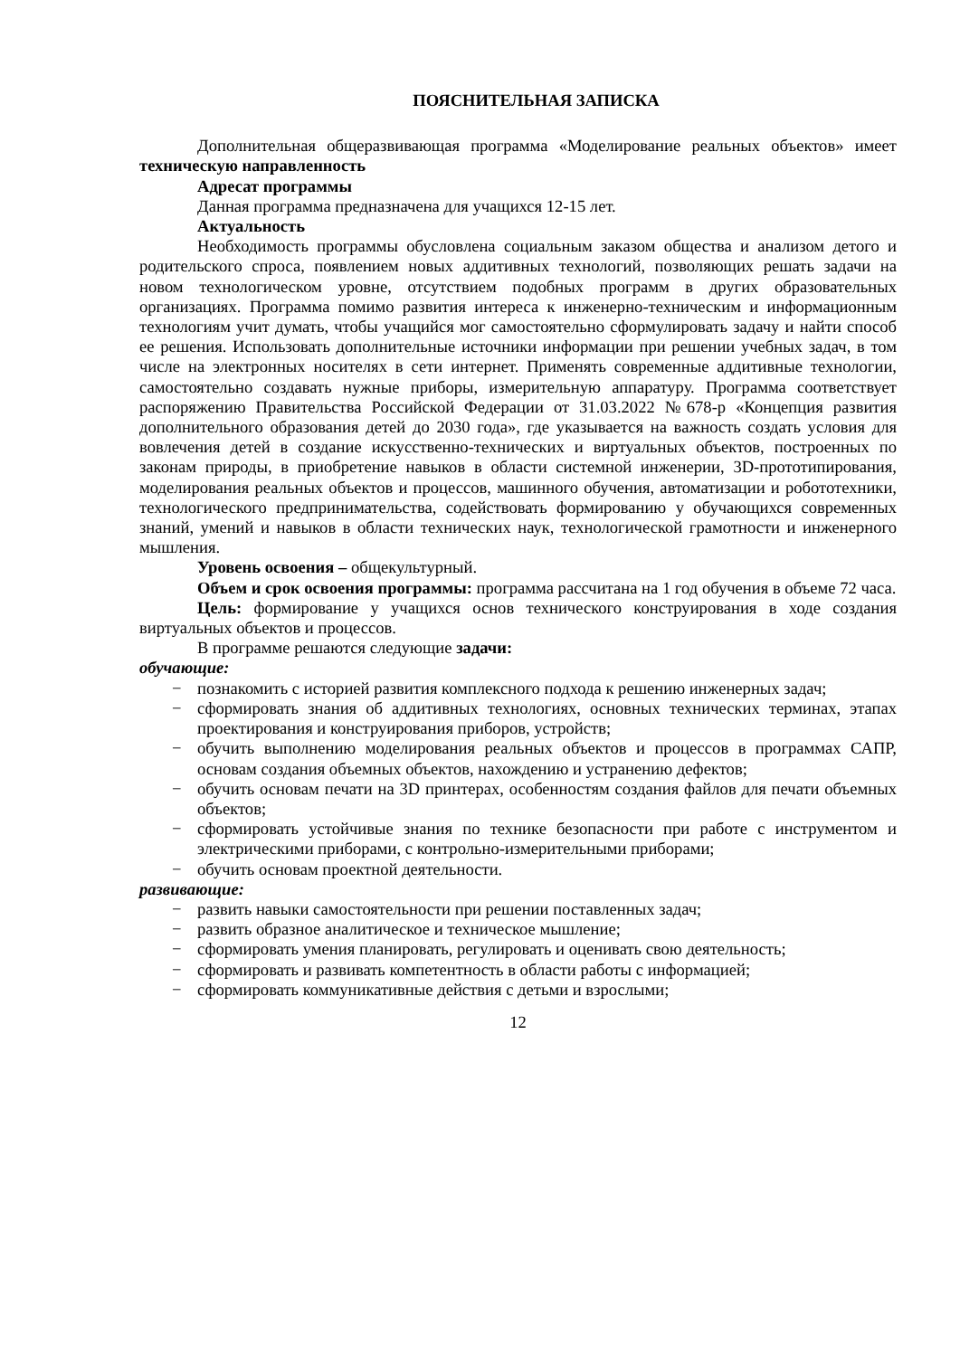ПОЯСНИТЕЛЬНАЯ ЗАПИСКА
Дополнительная общеразвивающая программа «Моделирование реальных объектов» имеет техническую направленность
Адресат программы
Данная программа предназначена для учащихся 12-15 лет.
Актуальность
Необходимость программы обусловлена социальным заказом общества и анализом детого и родительского спроса, появлением новых аддитивных технологий, позволяющих решать задачи на новом технологическом уровне, отсутствием подобных программ в других образовательных организациях. Программа помимо развития интереса к инженерно-техническим и информационным технологиям учит думать, чтобы учащийся мог самостоятельно сформулировать задачу и найти способ ее решения. Использовать дополнительные источники информации при решении учебных задач, в том числе на электронных носителях в сети интернет. Применять современные аддитивные технологии, самостоятельно создавать нужные приборы, измерительную аппаратуру. Программа соответствует распоряжению Правительства Российской Федерации от 31.03.2022 №678-р «Концепция развития дополнительного образования детей до 2030 года», где указывается на важность создать условия для вовлечения детей в создание искусственно-технических и виртуальных объектов, построенных по законам природы, в приобретение навыков в области системной инженерии, 3D-прототипирования, моделирования реальных объектов и процессов, машинного обучения, автоматизации и робототехники, технологического предпринимательства, содействовать формированию у обучающихся современных знаний, умений и навыков в области технических наук, технологической грамотности и инженерного мышления.
Уровень освоения – общекультурный.
Объем и срок освоения программы: программа рассчитана на 1 год обучения в объеме 72 часа.
Цель: формирование у учащихся основ технического конструирования в ходе создания виртуальных объектов и процессов.
В программе решаются следующие задачи:
обучающие:
− познакомить с историей развития комплексного подхода к решению инженерных задач;
− сформировать знания об аддитивных технологиях, основных технических терминах, этапах проектирования и конструирования приборов, устройств;
− обучить выполнению моделирования реальных объектов и процессов в программах САПР, основам создания объемных объектов, нахождению и устранению дефектов;
− обучить основам печати на 3D принтерах, особенностям создания файлов для печати объемных объектов;
− сформировать устойчивые знания по технике безопасности при работе с инструментом и электрическими приборами, с контрольно-измерительными приборами;
− обучить основам проектной деятельности.
развивающие:
− развить навыки самостоятельности при решении поставленных задач;
− развить образное аналитическое и техническое мышление;
− сформировать умения планировать, регулировать и оценивать свою деятельность;
− сформировать и развивать компетентность в области работы с информацией;
− сформировать коммуникативные действия с детьми и взрослыми;
12